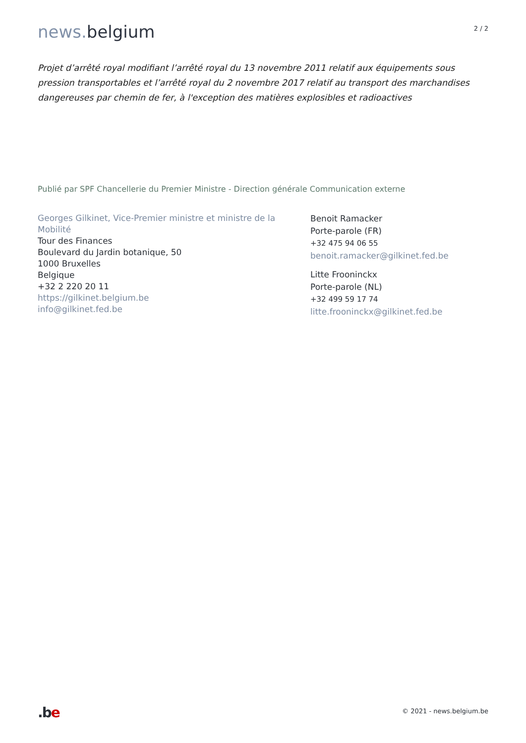news. belgium
2 / 2
Projet d’arrêté royal modifiant l’arrêté royal du 13 novembre 2011 relatif aux équipements sous pression transportables et l’arrêté royal du 2 novembre 2017 relatif au transport des marchandises dangereuses par chemin de fer, à l'exception des matières explosibles et radioactives
Publié par SPF Chancellerie du Premier Ministre - Direction générale Communication externe
Georges Gilkinet, Vice-Premier ministre et ministre de la Mobilité
Tour des Finances
Boulevard du Jardin botanique, 50
1000 Bruxelles
Belgique
+32 2 220 20 11
https://gilkinet.belgium.be
info@gilkinet.fed.be
Benoit Ramacker
Porte-parole (FR)
+32 475 94 06 55
benoit.ramacker@gilkinet.fed.be
Litte Frooninckx
Porte-parole (NL)
+32 499 59 17 74
litte.frooninckx@gilkinet.fed.be
.be
© 2021 - news.belgium.be